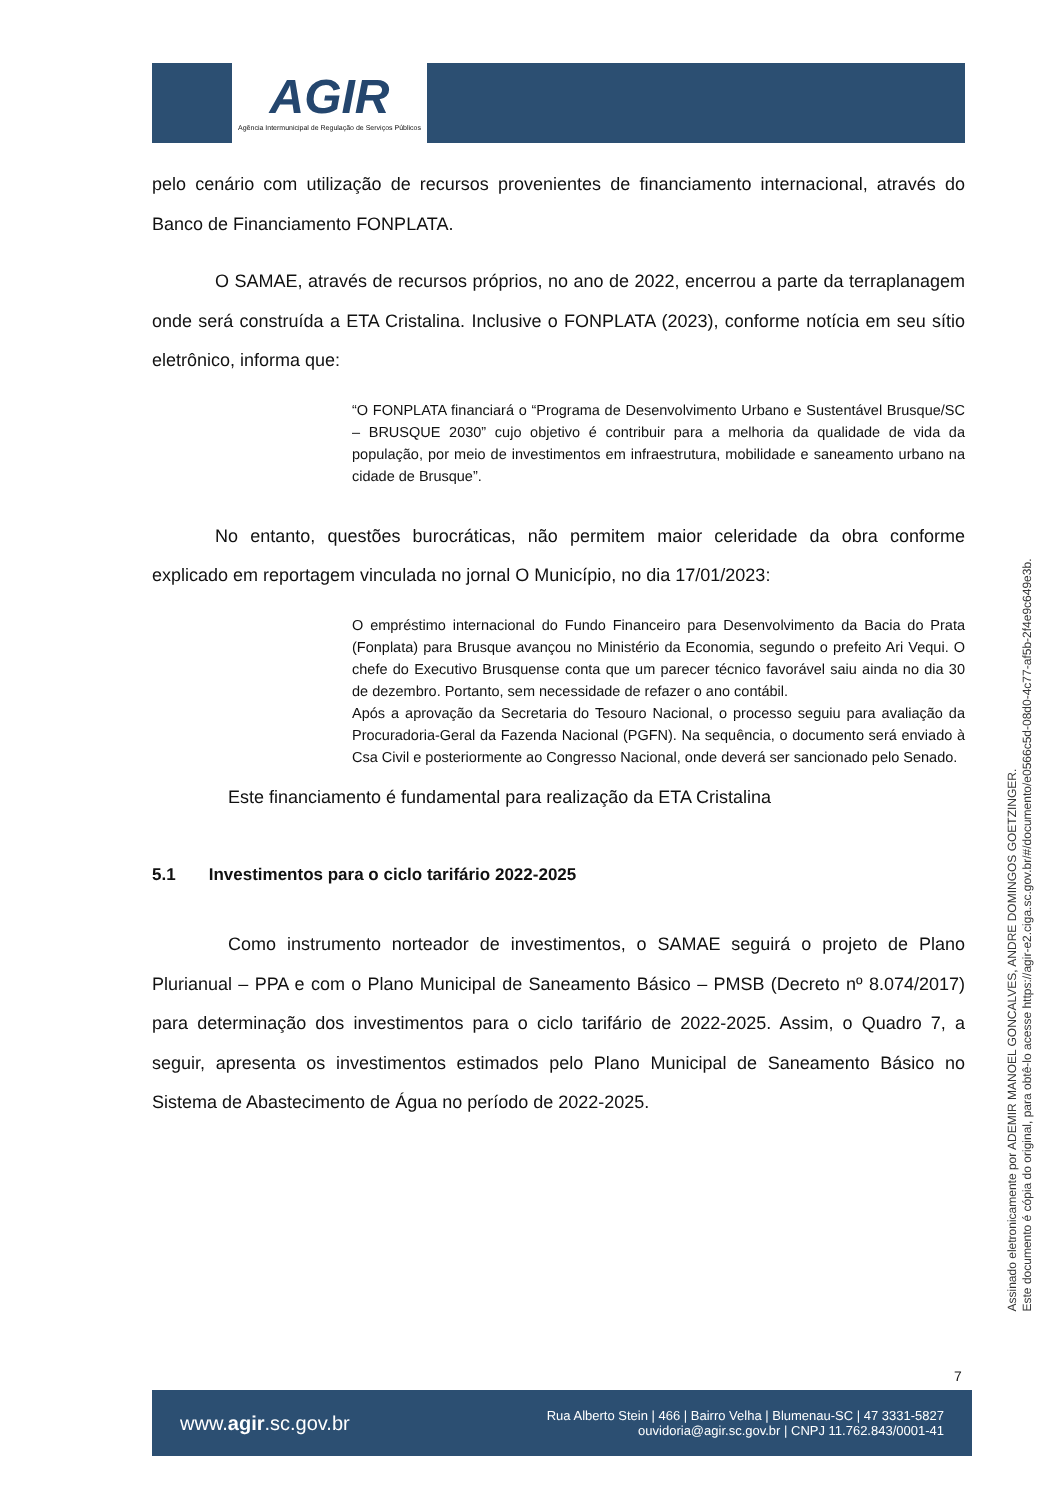AGIR
Agência Intermunicipal de Regulação de Serviços Públicos
pelo cenário com utilização de recursos provenientes de financiamento internacional, através do Banco de Financiamento FONPLATA.
O SAMAE, através de recursos próprios, no ano de 2022, encerrou a parte da terraplanagem onde será construída a ETA Cristalina. Inclusive o FONPLATA (2023), conforme notícia em seu sítio eletrônico, informa que:
“O FONPLATA financiará o “Programa de Desenvolvimento Urbano e Sustentável Brusque/SC – BRUSQUE 2030” cujo objetivo é contribuir para a melhoria da qualidade de vida da população, por meio de investimentos em infraestrutura, mobilidade e saneamento urbano na cidade de Brusque”.
No entanto, questões burocráticas, não permitem maior celeridade da obra conforme explicado em reportagem vinculada no jornal O Município, no dia 17/01/2023:
O empréstimo internacional do Fundo Financeiro para Desenvolvimento da Bacia do Prata (Fonplata) para Brusque avançou no Ministério da Economia, segundo o prefeito Ari Vequi. O chefe do Executivo Brusquense conta que um parecer técnico favorável saiu ainda no dia 30 de dezembro. Portanto, sem necessidade de refazer o ano contábil.
Após a aprovação da Secretaria do Tesouro Nacional, o processo seguiu para avaliação da Procuradoria-Geral da Fazenda Nacional (PGFN). Na sequência, o documento será enviado à Csa Civil e posteriormente ao Congresso Nacional, onde deverá ser sancionado pelo Senado.
Este financiamento é fundamental para realização da ETA Cristalina
5.1 Investimentos para o ciclo tarifário 2022-2025
Como instrumento norteador de investimentos, o SAMAE seguirá o projeto de Plano Plurianual – PPA e com o Plano Municipal de Saneamento Básico – PMSB (Decreto nº 8.074/2017) para determinação dos investimentos para o ciclo tarifário de 2022-2025. Assim, o Quadro 7, a seguir, apresenta os investimentos estimados pelo Plano Municipal de Saneamento Básico no Sistema de Abastecimento de Água no período de 2022-2025.
Assinado eletronicamente por ADEMIR MANOEL GONCALVES, ANDRE DOMINGOS GOETZINGER.
Este documento é cópia do original, para obtê-lo acesse https://agir-e2.ciga.sc.gov.br/#/documento/e0566c5d-08d0-4c77-af5b-2f4e9c649e3b.
7
www.agir.sc.gov.br Rua Alberto Stein | 466 | Bairro Velha | Blumenau-SC | 47 3331-5827
ouvidoria@agir.sc.gov.br | CNPJ 11.762.843/0001-41